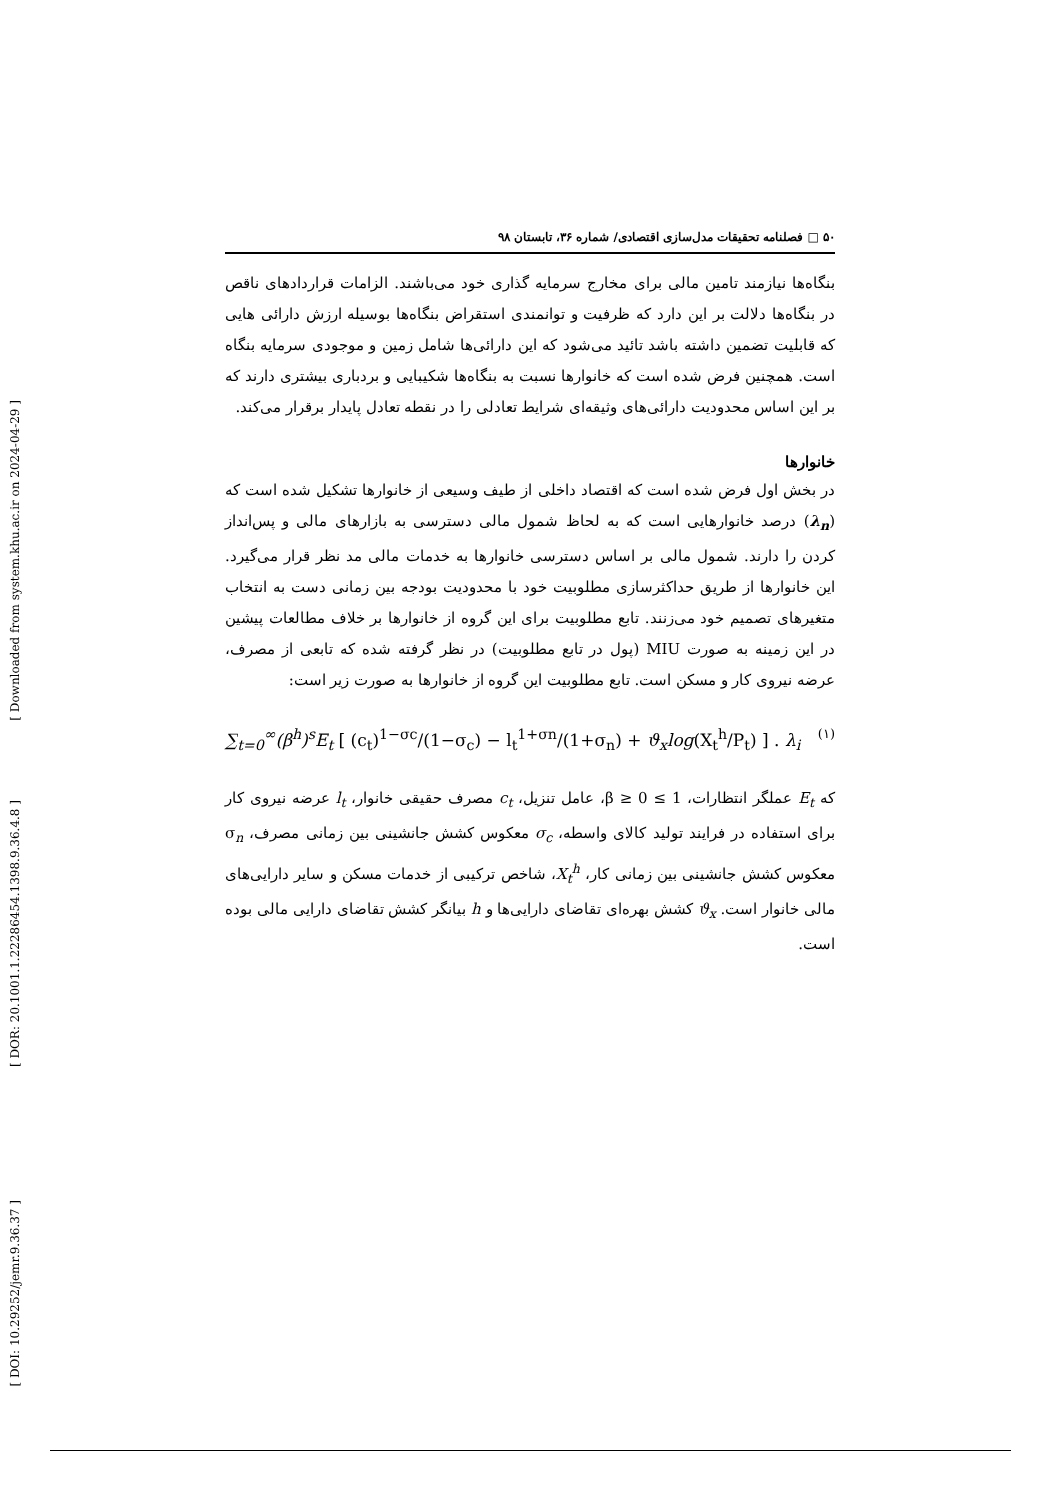[ Downloaded from system.khu.ac.ir on 2024-04-29 ]
[ DOR: 20.1001.1.22286454.1398.9.36.4.8 ]
[ DOI: 10.29252/jemr.9.36.37 ]
۵۰ □ فصلنامه تحقیقات مدل‌سازی اقتصادی/ شماره ۳۶، تابستان ۹۸
بنگاه‌ها نیازمند تامین مالی برای مخارج سرمایه گذاری خود می‌باشند. الزامات قراردادهای ناقص در بنگاه‌ها دلالت بر این دارد که ظرفیت و توانمندی استقراض بنگاه‌ها بوسیله ارزش دارائی هایی که قابلیت تضمین داشته باشد تائید می‌شود که این دارائی‌ها شامل زمین و موجودی سرمایه بنگاه است. همچنین فرض شده است که خانوارها نسبت به بنگاه‌ها شکیبایی و بردباری بیشتری دارند که بر این اساس محدودیت دارائی‌های وثیقه‌ای شرایط تعادلی را در نقطه تعادل پایدار برقرار می‌کند.
خانوارها
در بخش اول فرض شده است که اقتصاد داخلی از طیف وسیعی از خانوارها تشکیل شده است که (λ<sub>n</sub>) درصد خانوارهایی است که به لحاظ شمول مالی دسترسی به بازارهای مالی و پس‌انداز کردن را دارند. شمول مالی بر اساس دسترسی خانوارها به خدمات مالی مد نظر قرار می‌گیرد. این خانوارها از طریق حداکثرسازی مطلوبیت خود با محدودیت بودجه بین زمانی دست به انتخاب متغیرهای تصمیم خود می‌زنند. تابع مطلوبیت برای این گروه از خانوارها بر خلاف مطالعات پیشین در این زمینه به صورت MIU (پول در تابع مطلوبیت) در نظر گرفته شده که تابعی از مصرف، عرضه نیروی کار و مسکن است. تابع مطلوبیت این گروه از خانوارها به صورت زیر است:
∑<sub>t=0</sub><sup>∞</sup>(β<sup>h</sup>)<sup>s</sup>E<sub>t</sub> [ (c<sub>t</sub>)<sup>1−σc</sup>/(1−σ<sub>c</sub>) − l<sub>t</sub><sup>1+σn</sup>/(1+σ<sub>n</sub>) + ϑ<sub>x</sub>log(X<sub>t</sub><sup>h</sup>/P<sub>t</sub>) ] . λ<sub>i</sub> (۱)
که E<sub>t</sub> عملگر انتظارات، 1 ≥ β ≥ 0، عامل تنزیل، c<sub>t</sub> مصرف حقیقی خانوار، l<sub>t</sub> عرضه نیروی کار برای استفاده در فرایند تولید کالای واسطه، σ<sub>c</sub> معکوس کشش جانشینی بین زمانی مصرف، σ<sub>n</sub> معکوس کشش جانشینی بین زمانی کار، X<sub>t</sub><sup>h</sup>، شاخص ترکیبی از خدمات مسکن و سایر دارایی‌های مالی خانوار است. ϑ<sub>x</sub> کشش بهره‌ای تقاضای دارایی‌ها و h بیانگر کشش تقاضای دارایی مالی بوده است.